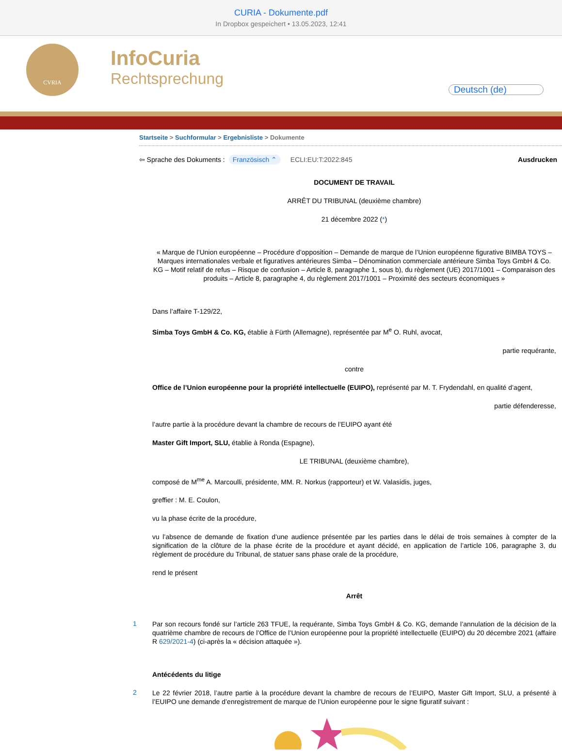CURIA - Dokumente.pdf
In Dropbox gespeichert • 13.05.2023, 12:41
CVRIA
InfoCuria
Rechtsprechung
Deutsch (de)
Startseite > Suchformular > Ergebnisliste > Dokumente
⇦ Sprache des Dokuments : Französisch ⌃ ECLI:EU:T:2022:845 Ausdrucken
DOCUMENT DE TRAVAIL
ARRÊT DU TRIBUNAL (deuxième chambre)
21 décembre 2022 (*)
« Marque de l’Union européenne – Procédure d’opposition – Demande de marque de l’Union européenne figurative BIMBA TOYS – Marques internationales verbale et figuratives antérieures Simba – Dénomination commerciale antérieure Simba Toys GmbH & Co. KG – Motif relatif de refus – Risque de confusion – Article 8, paragraphe 1, sous b), du règlement (UE) 2017/1001 – Comparaison des produits – Article 8, paragraphe 4, du règlement 2017/1001 – Proximité des secteurs économiques »
Dans l’affaire T-129/22,
Simba Toys GmbH & Co. KG, établie à Fürth (Allemagne), représentée par M<sup>e</sup> O. Ruhl, avocat,
partie requérante,
contre
Office de l’Union européenne pour la propriété intellectuelle (EUIPO), représenté par M. T. Frydendahl, en qualité d’agent,
partie défenderesse,
l’autre partie à la procédure devant la chambre de recours de l’EUIPO ayant été
Master Gift Import, SLU, établie à Ronda (Espagne),
LE TRIBUNAL (deuxième chambre),
composé de M<sup>me</sup> A. Marcoulli, présidente, MM. R. Norkus (rapporteur) et W. Valasidis, juges,
greffier : M. E. Coulon,
vu la phase écrite de la procédure,
vu l’absence de demande de fixation d’une audience présentée par les parties dans le délai de trois semaines à compter de la signification de la clôture de la phase écrite de la procédure et ayant décidé, en application de l’article 106, paragraphe 3, du règlement de procédure du Tribunal, de statuer sans phase orale de la procédure,
rend le présent
Arrêt
1
Par son recours fondé sur l’article 263 TFUE, la requérante, Simba Toys GmbH & Co. KG, demande l’annulation de la décision de la quatrième chambre de recours de l’Office de l’Union européenne pour la propriété intellectuelle (EUIPO) du 20 décembre 2021 (affaire R 629/2021-4) (ci-après la « décision attaquée »).
Antécédents du litige
2
Le 22 février 2018, l’autre partie à la procédure devant la chambre de recours de l’EUIPO, Master Gift Import, SLU, a présenté à l’EUIPO une demande d’enregistrement de marque de l’Union européenne pour le signe figuratif suivant :